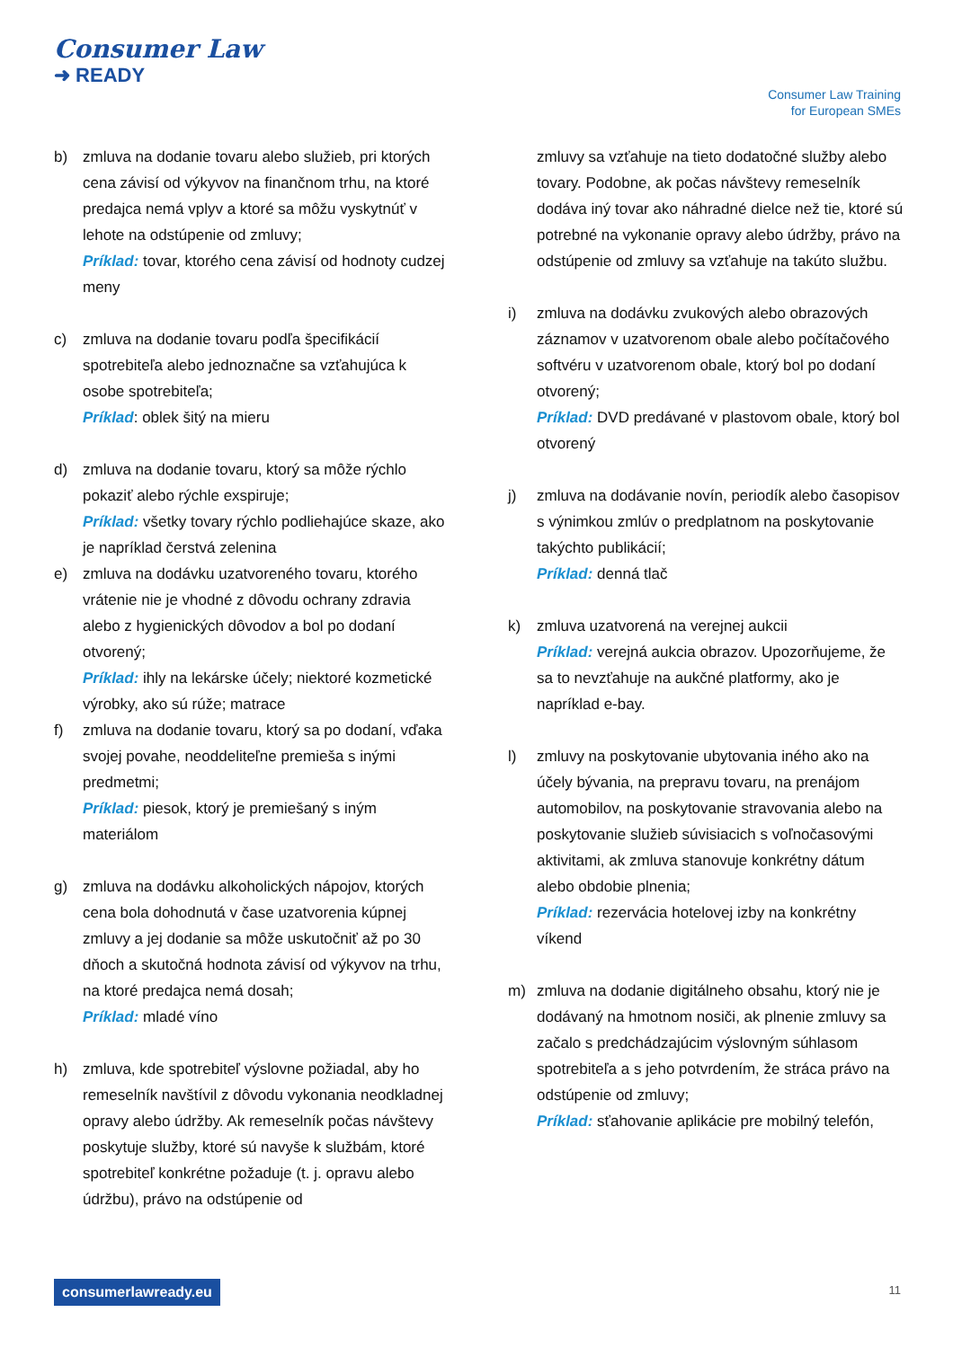Consumer Law
➜ READY
Consumer Law Training
for European SMEs
b) zmluva na dodanie tovaru alebo služieb, pri ktorých cena závisí od výkyvov na finančnom trhu, na ktoré predajca nemá vplyv a ktoré sa môžu vyskytnúť v lehote na odstúpenie od zmluvy;
Príklad: tovar, ktorého cena závisí od hodnoty cudzej meny
c) zmluva na dodanie tovaru podľa špecifikácií spotrebiteľa alebo jednoznačne sa vzťahujúca k osobe spotrebiteľa;
Príklad: oblek šitý na mieru
d) zmluva na dodanie tovaru, ktorý sa môže rýchlo pokaziť alebo rýchle exspiruje;
Príklad: všetky tovary rýchlo podliehajúce skaze, ako je napríklad čerstvá zelenina
e) zmluva na dodávku uzatvoreného tovaru, ktorého vrátenie nie je vhodné z dôvodu ochrany zdravia alebo z hygienických dôvodov a bol po dodaní otvorený;
Príklad: ihly na lekárske účely; niektoré kozmetické výrobky, ako sú rúže; matrace
f) zmluva na dodanie tovaru, ktorý sa po dodaní, vďaka svojej povahe, neoddeliteľne premieša s inými predmetmi;
Príklad: piesok, ktorý je premiešaný s iným materiálom
g) zmluva na dodávku alkoholických nápojov, ktorých cena bola dohodnutá v čase uzatvorenia kúpnej zmluvy a jej dodanie sa môže uskutočniť až po 30 dňoch a skutočná hodnota závisí od výkyvov na trhu, na ktoré predajca nemá dosah;
Príklad: mladé víno
h) zmluva, kde spotrebiteľ výslovne požiadal, aby ho remeselník navštívil z dôvodu vykonania neodkladnej opravy alebo údržby. Ak remeselník počas návštevy poskytuje služby, ktoré sú navyše k službám, ktoré spotrebiteľ konkrétne požaduje (t. j. opravu alebo údržbu), právo na odstúpenie od
zmluvy sa vzťahuje na tieto dodatočné služby alebo tovary. Podobne, ak počas návštevy remeselník dodáva iný tovar ako náhradné dielce než tie, ktoré sú potrebné na vykonanie opravy alebo údržby, právo na odstúpenie od zmluvy sa vzťahuje na takúto službu.
i) zmluva na dodávku zvukových alebo obrazových záznamov v uzatvorenom obale alebo počítačového softvéru v uzatvorenom obale, ktorý bol po dodaní otvorený;
Príklad: DVD predávané v plastovom obale, ktorý bol otvorený
j) zmluva na dodávanie novín, periodík alebo časopisov s výnimkou zmlúv o predplatnom na poskytovanie takýchto publikácií;
Príklad: denná tlač
k) zmluva uzatvorená na verejnej aukcii
Príklad: verejná aukcia obrazov. Upozorňujeme, že sa to nevzťahuje na aukčné platformy, ako je napríklad e-bay.
l) zmluvy na poskytovanie ubytovania iného ako na účely bývania, na prepravu tovaru, na prenájom automobilov, na poskytovanie stravovania alebo na poskytovanie služieb súvisiacich s voľnočasovými aktivitami, ak zmluva stanovuje konkrétny dátum alebo obdobie plnenia;
Príklad: rezervácia hotelovej izby na konkrétny víkend
m) zmluva na dodanie digitálneho obsahu, ktorý nie je dodávaný na hmotnom nosiči, ak plnenie zmluvy sa začalo s predchádzajúcim výslovným súhlasom spotrebiteľa a s jeho potvrdením, že stráca právo na odstúpenie od zmluvy;
Príklad: sťahovanie aplikácie pre mobilný telefón,
consumerlawready.eu 11